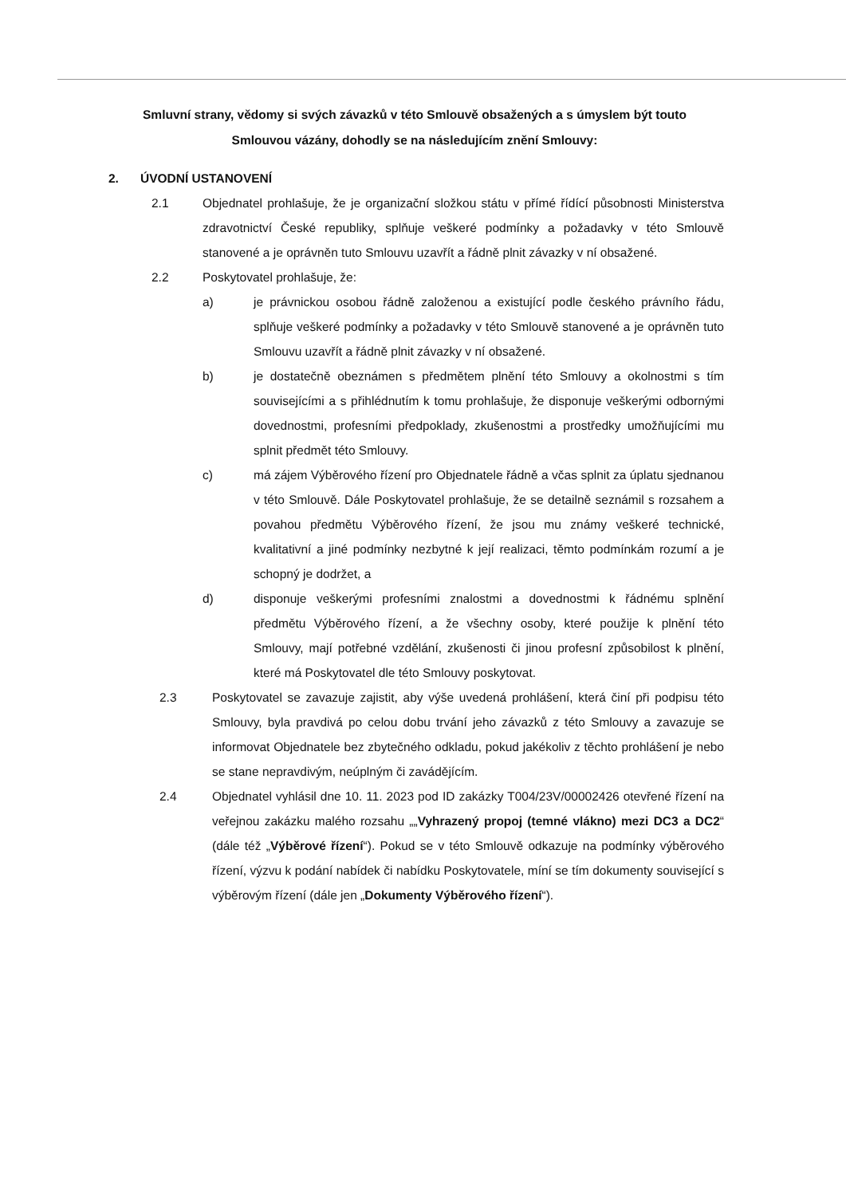Smluvní strany, vědomy si svých závazků v této Smlouvě obsažených a s úmyslem být touto Smlouvou vázány, dohodly se na následujícím znění Smlouvy:
2. ÚVODNÍ USTANOVENÍ
2.1 Objednatel prohlašuje, že je organizační složkou státu v přímé řídící působnosti Ministerstva zdravotnictví České republiky, splňuje veškeré podmínky a požadavky v této Smlouvě stanovené a je oprávněn tuto Smlouvu uzavřít a řádně plnit závazky v ní obsažené.
2.2 Poskytovatel prohlašuje, že:
a) je právnickou osobou řádně založenou a existující podle českého právního řádu, splňuje veškeré podmínky a požadavky v této Smlouvě stanovené a je oprávněn tuto Smlouvu uzavřít a řádně plnit závazky v ní obsažené.
b) je dostatečně obeznámen s předmětem plnění této Smlouvy a okolnostmi s tím souvisejícími a s přihlédnutím k tomu prohlašuje, že disponuje veškerými odbornými dovednostmi, profesními předpoklady, zkušenostmi a prostředky umožňujícími mu splnit předmět této Smlouvy.
c) má zájem Výběrového řízení pro Objednatele řádně a včas splnit za úplatu sjednanou v této Smlouvě. Dále Poskytovatel prohlašuje, že se detailně seznámil s rozsahem a povahou předmětu Výběrového řízení, že jsou mu známy veškeré technické, kvalitativní a jiné podmínky nezbytné k její realizaci, těmto podmínkám rozumí a je schopný je dodržet, a
d) disponuje veškerými profesními znalostmi a dovednostmi k řádnému splnění předmětu Výběrového řízení, a že všechny osoby, které použije k plnění této Smlouvy, mají potřebné vzdělání, zkušenosti či jinou profesní způsobilost k plnění, které má Poskytovatel dle této Smlouvy poskytovat.
2.3 Poskytovatel se zavazuje zajistit, aby výše uvedená prohlášení, která činí při podpisu této Smlouvy, byla pravdivá po celou dobu trvání jeho závazků z této Smlouvy a zavazuje se informovat Objednatele bez zbytečného odkladu, pokud jakékoliv z těchto prohlášení je nebo se stane nepravdivým, neúplným či zavádějícím.
2.4 Objednatel vyhlásil dne 10. 11. 2023 pod ID zakázky T004/23V/00002426 otevřené řízení na veřejnou zakázku malého rozsahu „„Vyhrazený propoj (temné vlákno) mezi DC3 a DC2“ (dále též „Výběrové řízení“). Pokud se v této Smlouvě odkazuje na podmínky výběrového řízení, výzvu k podání nabídek či nabídku Poskytovatele, míní se tím dokumenty související s výběrovým řízení (dále jen „Dokumenty Výběrového řízení“).